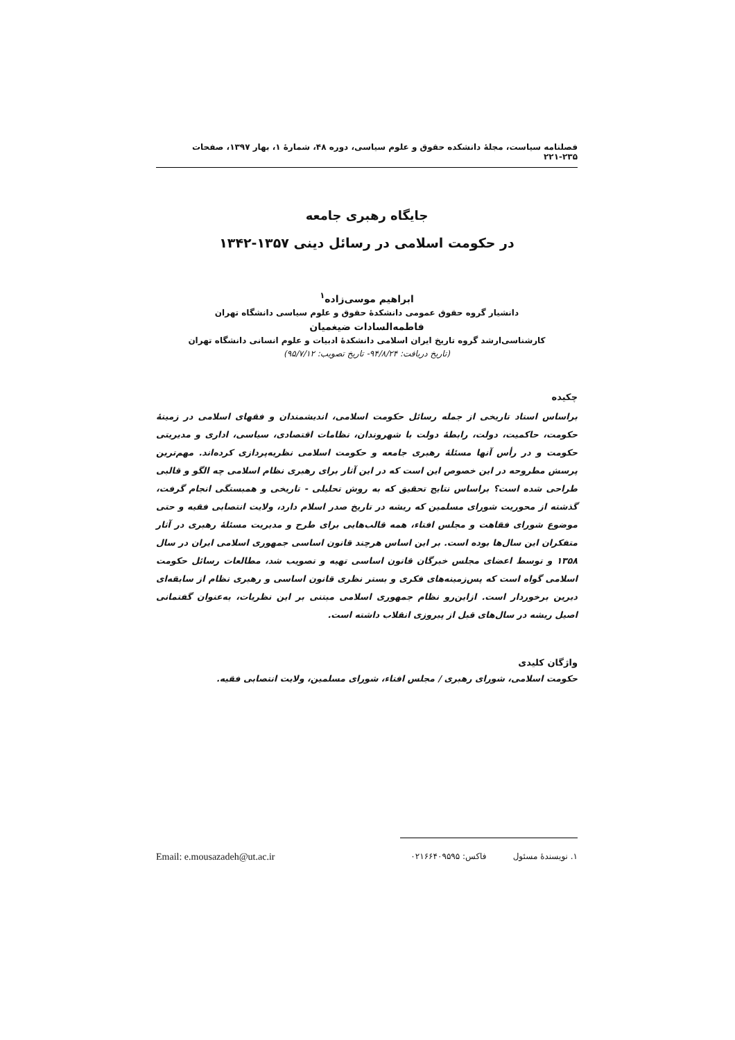فصلنامه سیاست، مجلهٔ دانشکده حقوق و علوم سیاسی، دوره ۴۸، شمارهٔ ۱، بهار ۱۳۹۷، صفحات ۲۳۵-۲۲۱
جایگاه رهبری جامعه
در حکومت اسلامی در رسائل دینی ۱۳۵۷-۱۳۴۲
ابراهیم موسی‌زاده<sup>۱</sup>
دانشیار گروه حقوق عمومی دانشکدهٔ حقوق و علوم سیاسی دانشگاه تهران
فاطمه‌السادات ضیغمیان
کارشناسی‌ارشد گروه تاریخ ایران اسلامی دانشکدهٔ ادبیات و علوم انسانی دانشگاه تهران
(تاریخ دریافت: ۹۴/۸/۲۴- تاریخ تصویب: ۹۵/۷/۱۲)
چکیده
براساس اسناد تاریخی از جمله رسائل حکومت اسلامی، اندیشمندان و فقهای اسلامی در زمینهٔ حکومت، حاکمیت، دولت، رابطهٔ دولت با شهروندان، نظامات اقتصادی، سیاسی، اداری و مدیریتی حکومت و در رأس آنها مسئلهٔ رهبری جامعه و حکومت اسلامی نظریه‌پردازی کرده‌اند. مهم‌ترین پرسش مطروحه در این خصوص این است که در این آثار برای رهبری نظام اسلامی چه الگو و قالبی طراحی شده است؟ براساس نتایج تحقیق که به روش تحلیلی - تاریخی و همبستگی انجام گرفت، گذشته از محوریت شورای مسلمین که ریشه در تاریخ صدر اسلام دارد، ولایت انتصابی فقیه و حتی موضوع شورای فقاهت و مجلس افتاء، همه قالب‌هایی برای طرح و مدیریت مسئلهٔ رهبری در آثار متفکران این سال‌ها بوده است. بر این اساس هرچند قانون اساسی جمهوری اسلامی ایران در سال ۱۳۵۸ و توسط اعضای مجلس خبرگان قانون اساسی تهیه و تصویب شد، مطالعات رسائل حکومت اسلامی گواه است که پس‌زمینه‌های فکری و بستر نظری قانون اساسی و رهبری نظام از سابقه‌ای دیرین برخوردار است. ازاین‌رو نظام جمهوری اسلامی مبتنی بر این نظریات، به‌عنوان گفتمانی اصیل ریشه در سال‌های قبل از پیروزی انقلاب داشته است.
واژگان کلیدی
حکومت اسلامی، شورای رهبری / مجلس افتاء، شورای مسلمین، ولایت انتصابی فقیه.
۱. نویسندهٔ مسئول فاکس: ۰۲۱۶۶۴۰۹۵۹۵ Email: e.mousazadeh@ut.ac.ir